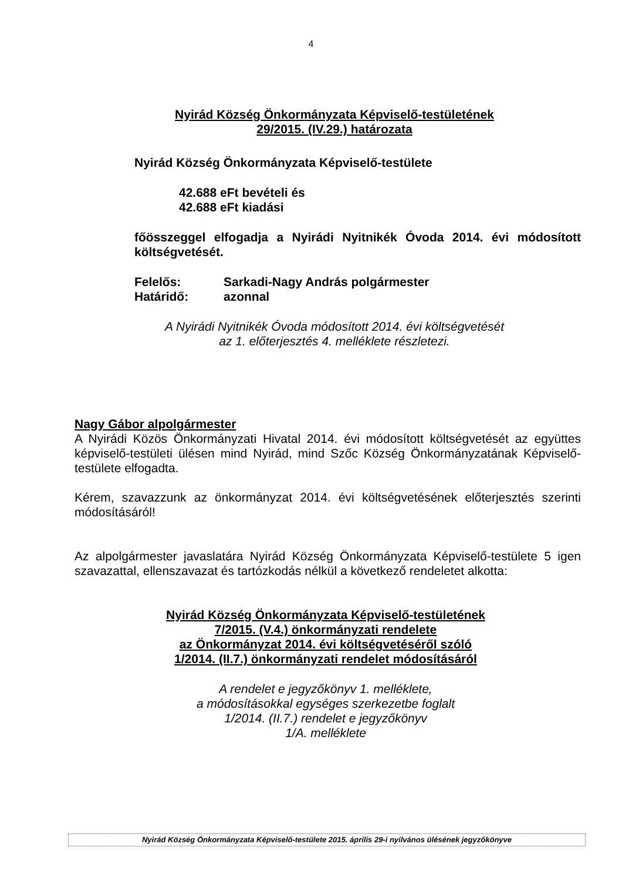4
Nyirád Község Önkormányzata Képviselő-testületének
29/2015. (IV.29.) határozata
Nyirád Község Önkormányzata Képviselő-testülete
42.688 eFt bevételi és
42.688 eFt kiadási
főösszeggel elfogadja a Nyirádi Nyitnikék Óvoda 2014. évi módosított költségvetését.
Felelős: Sarkadi-Nagy András polgármester
Határidő: azonnal
A Nyirádi Nyitnikék Óvoda módosított 2014. évi költségvetését
az 1. előterjesztés 4. melléklete részletezi.
Nagy Gábor alpolgármester
A Nyirádi Közös Önkormányzati Hivatal 2014. évi módosított költségvetését az együttes képviselő-testületi ülésen mind Nyirád, mind Szőc Község Önkormányzatának Képviselő-testülete elfogadta.
Kérem, szavazzunk az önkormányzat 2014. évi költségvetésének előterjesztés szerinti módosításáról!
Az alpolgármester javaslatára Nyirád Község Önkormányzata Képviselő-testülete 5 igen szavazattal, ellenszavazat és tartózkodás nélkül a következő rendeletet alkotta:
Nyirád Község Önkormányzata Képviselő-testületének
7/2015. (V.4.) önkormányzati rendelete
az Önkormányzat 2014. évi költségvetéséről szóló
1/2014. (II.7.) önkormányzati rendelet módosításáról
A rendelet e jegyzőkönyv 1. melléklete,
a módosításokkal egységes szerkezetbe foglalt
1/2014. (II.7.) rendelet e jegyzőkönyv
1/A. melléklete
Nyirád Község Önkormányzata Képviselő-testülete 2015. április 29-i nyilvános ülésének jegyzőkönyve